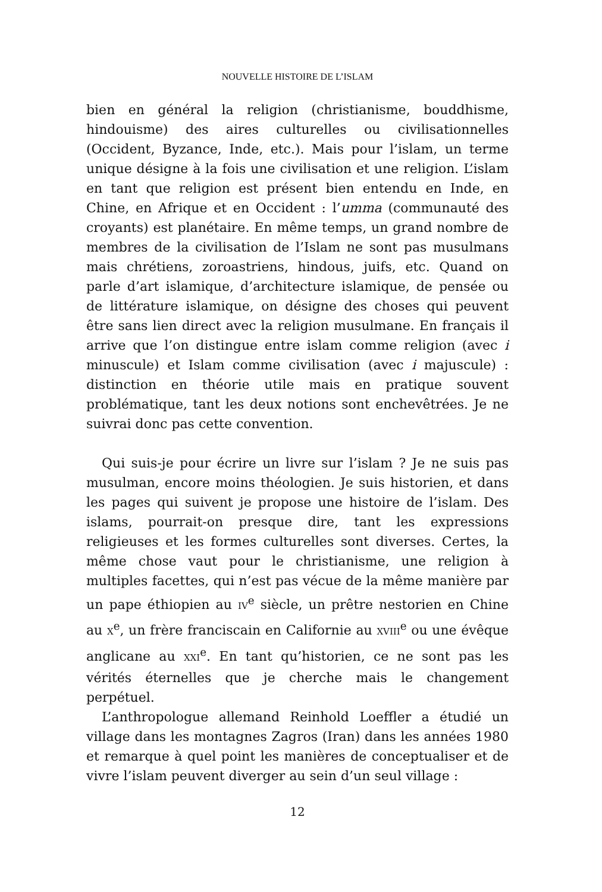NOUVELLE HISTOIRE DE L’ISLAM
bien en général la religion (christianisme, bouddhisme, hindouisme) des aires culturelles ou civilisationnelles (Occident, Byzance, Inde, etc.). Mais pour l’islam, un terme unique désigne à la fois une civilisation et une religion. L’islam en tant que religion est présent bien entendu en Inde, en Chine, en Afrique et en Occident : l’umma (communauté des croyants) est planétaire. En même temps, un grand nombre de membres de la civilisation de l’Islam ne sont pas musulmans mais chrétiens, zoroastriens, hindous, juifs, etc. Quand on parle d’art islamique, d’architecture islamique, de pensée ou de littérature islamique, on désigne des choses qui peuvent être sans lien direct avec la religion musulmane. En français il arrive que l’on distingue entre islam comme religion (avec i minuscule) et Islam comme civilisation (avec i majuscule) : distinction en théorie utile mais en pratique souvent problématique, tant les deux notions sont enchevêtrées. Je ne suivrai donc pas cette convention.
Qui suis-je pour écrire un livre sur l’islam ? Je ne suis pas musulman, encore moins théologien. Je suis historien, et dans les pages qui suivent je propose une histoire de l’islam. Des islams, pourrait-on presque dire, tant les expressions religieuses et les formes culturelles sont diverses. Certes, la même chose vaut pour le christianisme, une religion à multiples facettes, qui n’est pas vécue de la même manière par un pape éthiopien au IV<sup>e</sup> siècle, un prêtre nestorien en Chine au X<sup>e</sup>, un frère franciscain en Californie au XVIII<sup>e</sup> ou une évêque anglicane au XXI<sup>e</sup>. En tant qu’historien, ce ne sont pas les vérités éternelles que je cherche mais le changement perpétuel.
L’anthropologue allemand Reinhold Loeffler a étudié un village dans les montagnes Zagros (Iran) dans les années 1980 et remarque à quel point les manières de conceptualiser et de vivre l’islam peuvent diverger au sein d’un seul village :
12